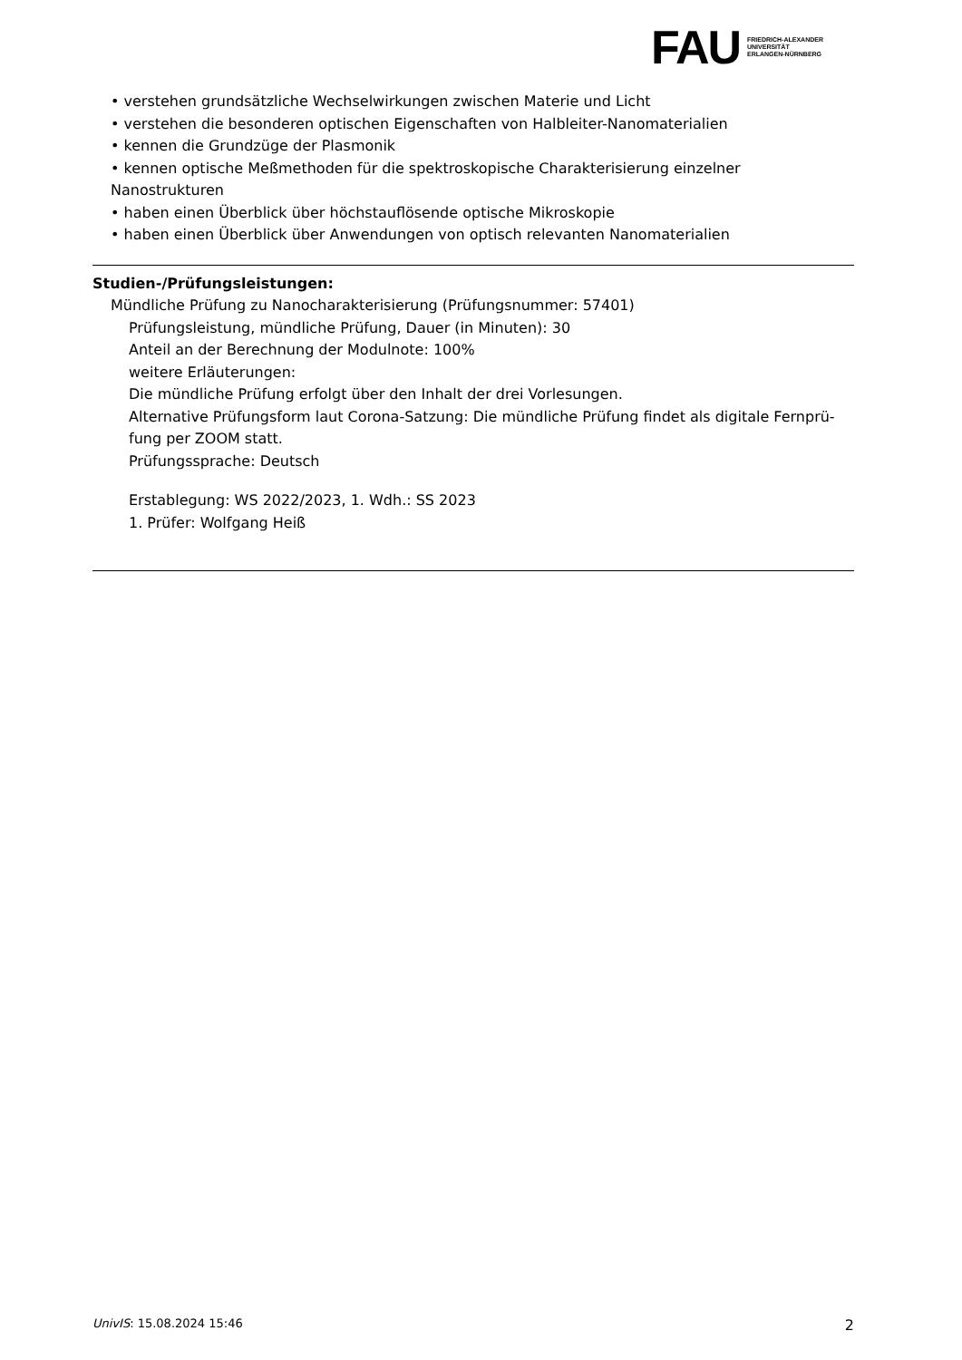FAU
FRIEDRICH-ALEXANDER
UNIVERSITÄT
ERLANGEN-NÜRNBERG
• verstehen grundsätzliche Wechselwirkungen zwischen Materie und Licht
• verstehen die besonderen optischen Eigenschaften von Halbleiter-Nanomaterialien
• kennen die Grundzüge der Plasmonik
• kennen optische Meßmethoden für die spektroskopische Charakterisierung einzelner Nanostrukturen
• haben einen Überblick über höchstauflösende optische Mikroskopie
• haben einen Überblick über Anwendungen von optisch relevanten Nanomaterialien
Studien-/Prüfungsleistungen:
Mündliche Prüfung zu Nanocharakterisierung (Prüfungsnummer: 57401)
Prüfungsleistung, mündliche Prüfung, Dauer (in Minuten): 30
Anteil an der Berechnung der Modulnote: 100%
weitere Erläuterungen:
Die mündliche Prüfung erfolgt über den Inhalt der drei Vorlesungen.
Alternative Prüfungsform laut Corona-Satzung: Die mündliche Prüfung findet als digitale Fernprü-fung per ZOOM statt.
Prüfungssprache: Deutsch
Erstablegung: WS 2022/2023, 1. Wdh.: SS 2023
1. Prüfer: Wolfgang Heiß
UnivIS: 15.08.2024 15:46 2